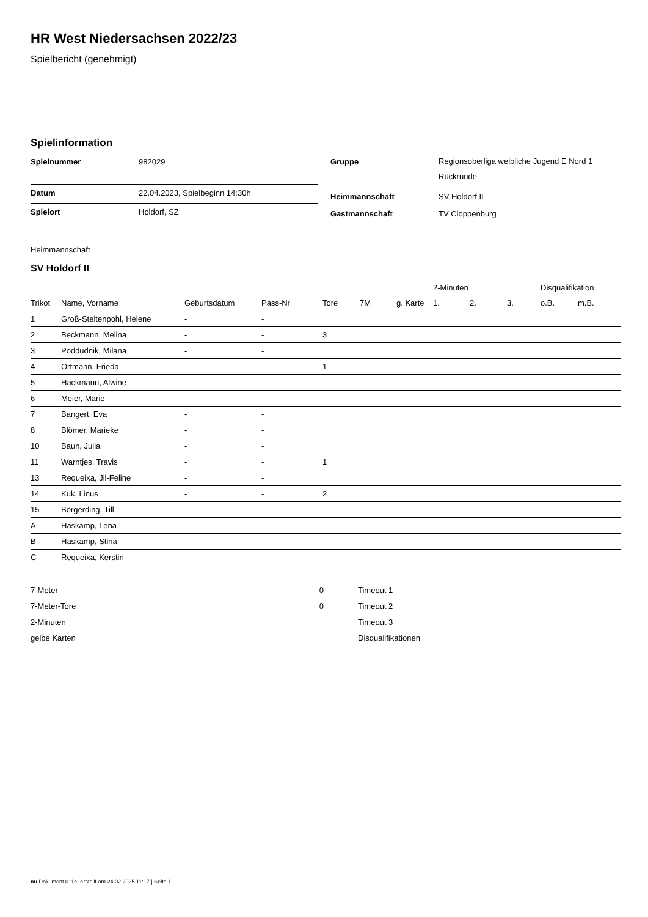HR West Niedersachsen 2022/23
Spielbericht (genehmigt)
Spielinformation
| Spielnummer | 982029 |
| Datum | 22.04.2023, Spielbeginn 14:30h |
| Spielort | Holdorf, SZ |
| Gruppe | Regionsoberliga weibliche Jugend E Nord 1 Rückrunde |
| Heimmannschaft | SV Holdorf II |
| Gastmannschaft | TV Cloppenburg |
Heimmannschaft
SV Holdorf II
| | | | | | | | 2-Minuten | | | Disqualifikation | |
| --- | --- | --- | --- | --- | --- | --- | --- | --- | --- | --- | --- |
| Trikot | Name, Vorname | Geburtsdatum | Pass-Nr | Tore | 7M | g. Karte | 1. | 2. | 3. | o.B. | m.B. |
| 1 | Groß-Steltenpohl, Helene | - | - | | | | | | | | |
| 2 | Beckmann, Melina | - | - | 3 | | | | | | | |
| 3 | Poddudnik, Milana | - | - | | | | | | | | |
| 4 | Ortmann, Frieda | - | - | 1 | | | | | | | |
| 5 | Hackmann, Alwine | - | - | | | | | | | | |
| 6 | Meier, Marie | - | - | | | | | | | | |
| 7 | Bangert, Eva | - | - | | | | | | | | |
| 8 | Blömer, Marieke | - | - | | | | | | | | |
| 10 | Baun, Julia | - | - | | | | | | | | |
| 11 | Warntjes, Travis | - | - | 1 | | | | | | | |
| 13 | Requeixa, Jil-Feline | - | - | | | | | | | | |
| 14 | Kuk, Linus | - | - | 2 | | | | | | | |
| 15 | Börgerding, Till | - | - | | | | | | | | |
| A | Haskamp, Lena | - | - | | | | | | | | |
| B | Haskamp, Stina | - | - | | | | | | | | |
| C | Requeixa, Kerstin | - | - | | | | | | | | |
| 7-Meter | 0 |
| 7-Meter-Tore | 0 |
| 2-Minuten | |
| gelbe Karten | |
| Timeout 1 |
| Timeout 2 |
| Timeout 3 |
| Disqualifikationen |
nu.Dokument 011e, erstellt am 24.02.2025 11:17 | Seite 1